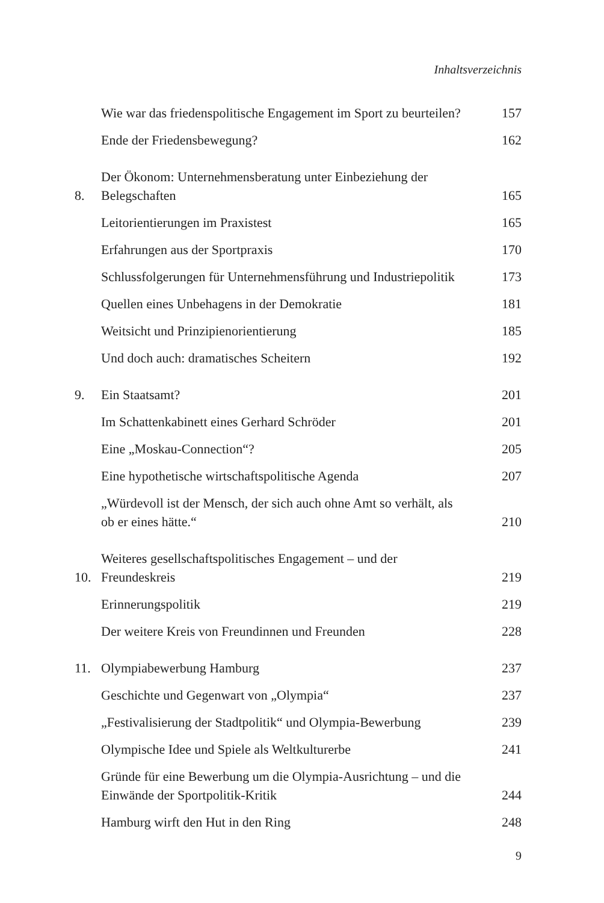Inhaltsverzeichnis
Wie war das friedenspolitische Engagement im Sport zu beurteilen? 157
Ende der Friedensbewegung? 162
8. Der Ökonom: Unternehmensberatung unter Einbeziehung der Belegschaften 165
Leitorientierungen im Praxistest 165
Erfahrungen aus der Sportpraxis 170
Schlussfolgerungen für Unternehmensführung und Industriepolitik 173
Quellen eines Unbehagens in der Demokratie 181
Weitsicht und Prinzipienorientierung 185
Und doch auch: dramatisches Scheitern 192
9. Ein Staatsamt? 201
Im Schattenkabinett eines Gerhard Schröder 201
Eine „Moskau-Connection“? 205
Eine hypothetische wirtschaftspolitische Agenda 207
„Würdevoll ist der Mensch, der sich auch ohne Amt so verhält, als ob er eines hätte.“210
10. Weiteres gesellschaftspolitisches Engagement – und der Freundeskreis 219
Erinnerungspolitik 219
Der weitere Kreis von Freundinnen und Freunden 228
11. Olympiabewerbung Hamburg 237
Geschichte und Gegenwart von „Olympia“237
„Festivalisierung der Stadtpolitik“ und Olympia-Bewerbung 239
Olympische Idee und Spiele als Weltkulturerbe 241
Gründe für eine Bewerbung um die Olympia-Ausrichtung – und die Einwände der Sportpolitik-Kritik 244
Hamburg wirft den Hut in den Ring 248
9